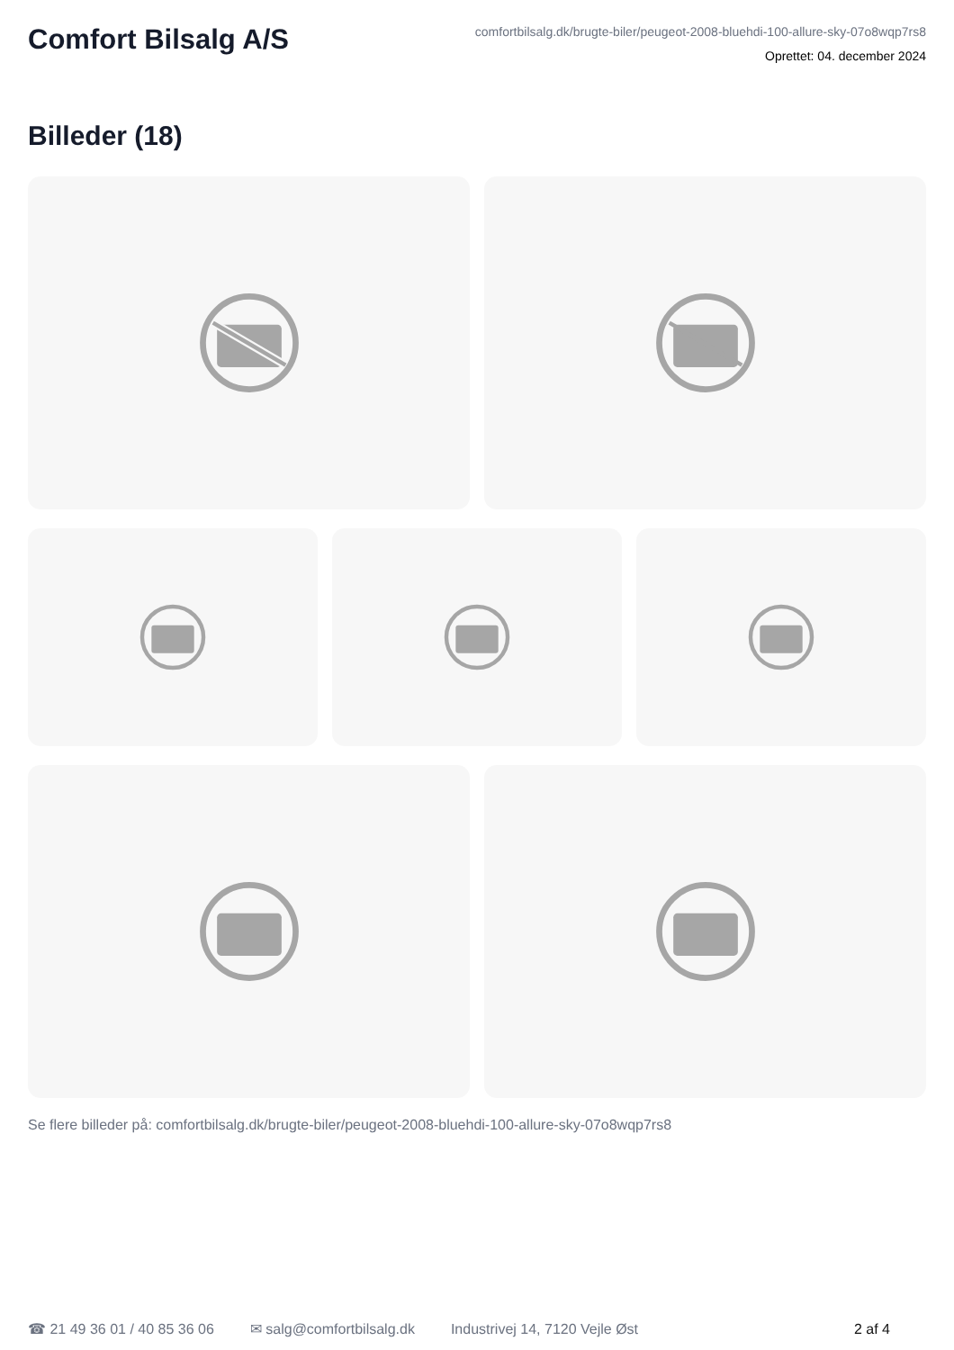Comfort Bilsalg A/S
comfortbilsalg.dk/brugte-biler/peugeot-2008-bluehdi-100-allure-sky-07o8wqp7rs8
Oprettet: 04. december 2024
Billeder (18)
Se flere billeder på: comfortbilsalg.dk/brugte-biler/peugeot-2008-bluehdi-100-allure-sky-07o8wqp7rs8
☎ 21 49 36 01 / 40 85 36 06 ✉ salg@comfortbilsalg.dk Industrivej 14, 7120 Vejle Øst 2 af 4